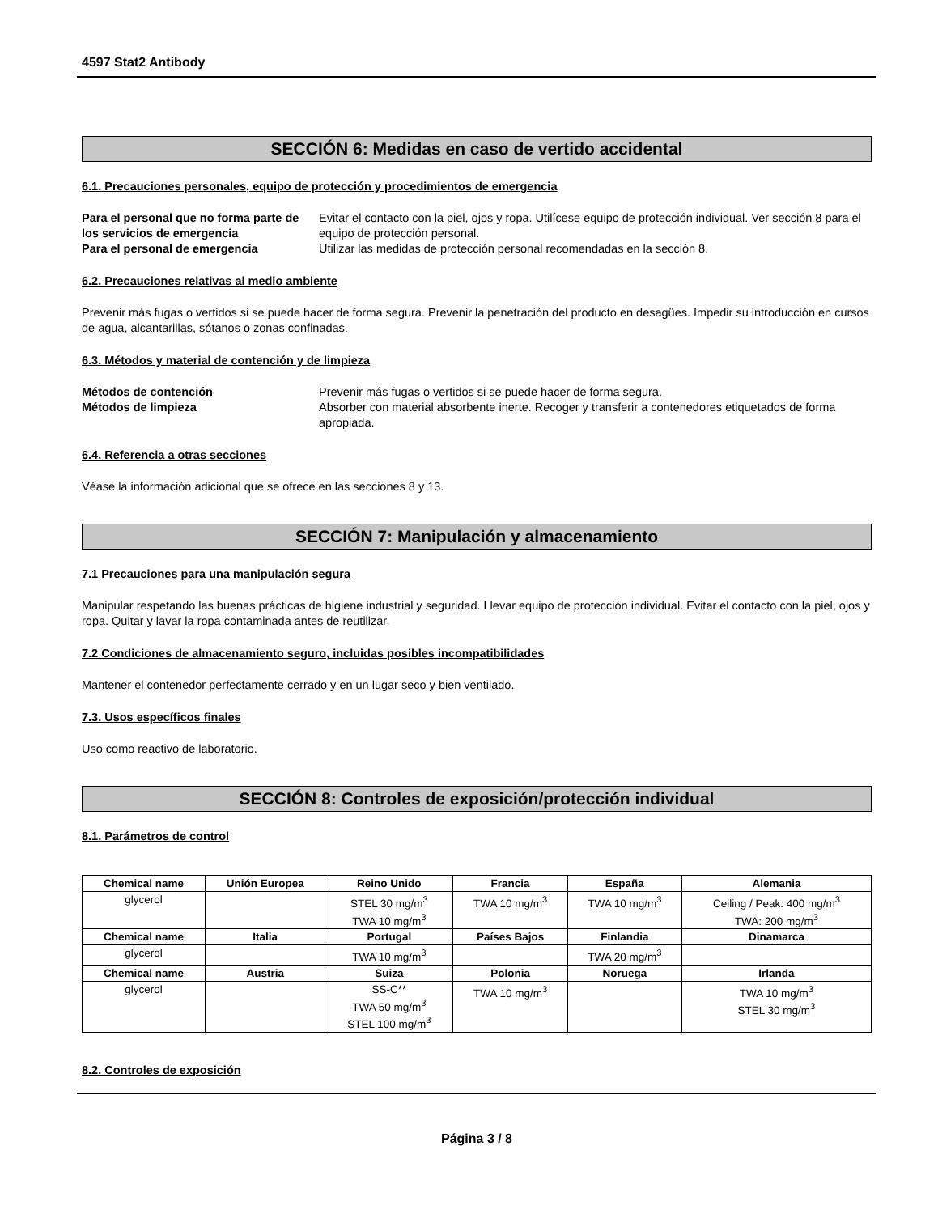4597 Stat2 Antibody
SECCIÓN 6: Medidas en caso de vertido accidental
6.1. Precauciones personales, equipo de protección y procedimientos de emergencia
Para el personal que no forma parte de los servicios de emergencia Evitar el contacto con la piel, ojos y ropa. Utilícese equipo de protección individual. Ver sección 8 para el equipo de protección personal. Para el personal de emergencia Utilizar las medidas de protección personal recomendadas en la sección 8.
6.2. Precauciones relativas al medio ambiente
Prevenir más fugas o vertidos si se puede hacer de forma segura. Prevenir la penetración del producto en desagües. Impedir su introducción en cursos de agua, alcantarillas, sótanos o zonas confinadas.
6.3. Métodos y material de contención y de limpieza
Métodos de contención Prevenir más fugas o vertidos si se puede hacer de forma segura. Métodos de limpieza Absorber con material absorbente inerte. Recoger y transferir a contenedores etiquetados de forma apropiada.
6.4. Referencia a otras secciones
Véase la información adicional que se ofrece en las secciones 8 y 13.
SECCIÓN 7: Manipulación y almacenamiento
7.1 Precauciones para una manipulación segura
Manipular respetando las buenas prácticas de higiene industrial y seguridad. Llevar equipo de protección individual. Evitar el contacto con la piel, ojos y ropa. Quitar y lavar la ropa contaminada antes de reutilizar.
7.2 Condiciones de almacenamiento seguro, incluidas posibles incompatibilidades
Mantener el contenedor perfectamente cerrado y en un lugar seco y bien ventilado.
7.3. Usos específicos finales
Uso como reactivo de laboratorio.
SECCIÓN 8: Controles de exposición/protección individual
8.1. Parámetros de control
| Chemical name | Unión Europea | Reino Unido | Francia | España | Alemania |
| --- | --- | --- | --- | --- | --- |
| glycerol | | STEL 30 mg/m<sup>3</sup> TWA 10 mg/m<sup>3</sup> | TWA 10 mg/m<sup>3</sup> | TWA 10 mg/m<sup>3</sup> | Ceiling / Peak: 400 mg/m<sup>3</sup> TWA: 200 mg/m<sup>3</sup> |
| Chemical name | Italia | Portugal | Países Bajos | Finlandia | Dinamarca |
| glycerol | | TWA 10 mg/m<sup>3</sup> | | TWA 20 mg/m<sup>3</sup> | |
| Chemical name | Austria | Suiza | Polonia | Noruega | Irlanda |
| glycerol | | SS-C** TWA 50 mg/m<sup>3</sup> STEL 100 mg/m<sup>3</sup> | TWA 10 mg/m<sup>3</sup> | | TWA 10 mg/m<sup>3</sup> STEL 30 mg/m<sup>3</sup> |
8.2. Controles de exposición
Página 3 / 8